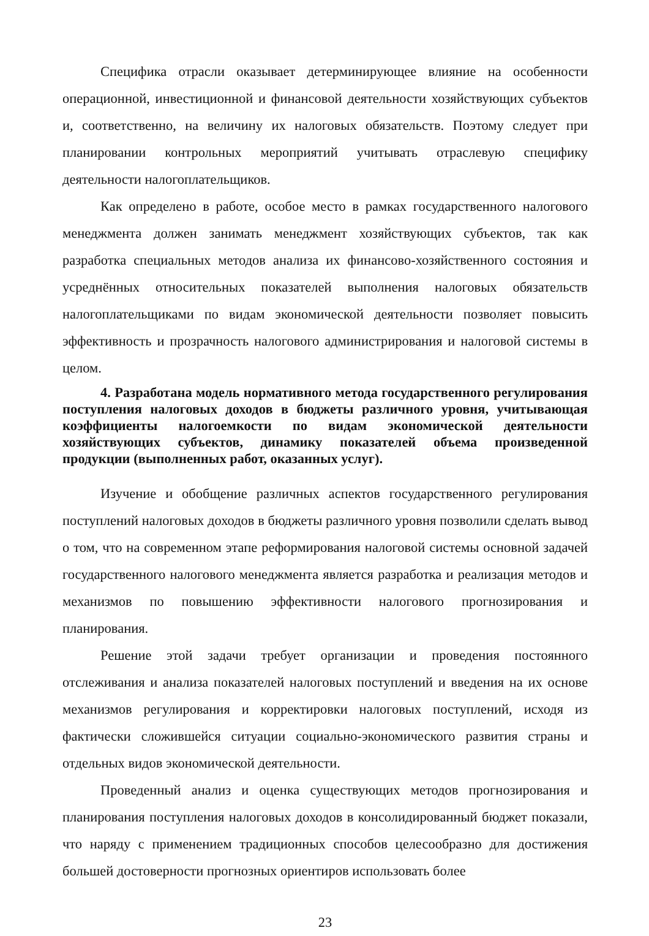Специфика отрасли оказывает детерминирующее влияние на особенности операционной, инвестиционной и финансовой деятельности хозяйствующих субъектов и, соответственно, на величину их налоговых обязательств. Поэтому следует при планировании контрольных мероприятий учитывать отраслевую специфику деятельности налогоплательщиков.
Как определено в работе, особое место в рамках государственного налогового менеджмента должен занимать менеджмент хозяйствующих субъектов, так как разработка специальных методов анализа их финансово-хозяйственного состояния и усреднённых относительных показателей выполнения налоговых обязательств налогоплательщиками по видам экономической деятельности позволяет повысить эффективность и прозрачность налогового администрирования и налоговой системы в целом.
4. Разработана модель нормативного метода государственного регулирования поступления налоговых доходов в бюджеты различного уровня, учитывающая коэффициенты налогоемкости по видам экономической деятельности хозяйствующих субъектов, динамику показателей объема произведенной продукции (выполненных работ, оказанных услуг).
Изучение и обобщение различных аспектов государственного регулирования поступлений налоговых доходов в бюджеты различного уровня позволили сделать вывод о том, что на современном этапе реформирования налоговой системы основной задачей государственного налогового менеджмента является разработка и реализация методов и механизмов по повышению эффективности налогового прогнозирования и планирования.
Решение этой задачи требует организации и проведения постоянного отслеживания и анализа показателей налоговых поступлений и введения на их основе механизмов регулирования и корректировки налоговых поступлений, исходя из фактически сложившейся ситуации социально-экономического развития страны и отдельных видов экономической деятельности.
Проведенный анализ и оценка существующих методов прогнозирования и планирования поступления налоговых доходов в консолидированный бюджет показали, что наряду с применением традиционных способов целесообразно для достижения большей достоверности прогнозных ориентиров использовать более
23